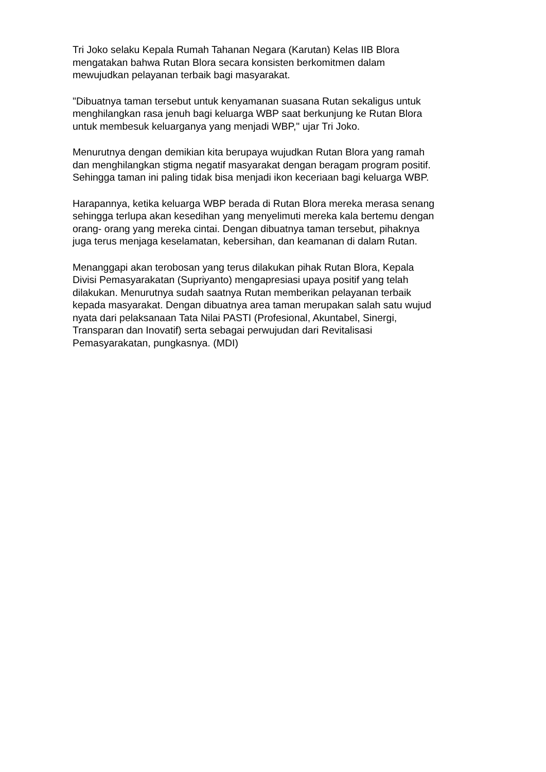Tri Joko selaku Kepala Rumah Tahanan Negara (Karutan) Kelas IIB Blora
mengatakan bahwa Rutan Blora secara konsisten berkomitmen dalam
mewujudkan pelayanan terbaik bagi masyarakat.
"Dibuatnya taman tersebut untuk kenyamanan suasana Rutan sekaligus untuk
menghilangkan rasa jenuh bagi keluarga WBP saat berkunjung ke Rutan Blora
untuk membesuk keluarganya yang menjadi WBP," ujar Tri Joko.
Menurutnya dengan demikian kita berupaya wujudkan Rutan Blora yang ramah
dan menghilangkan stigma negatif masyarakat dengan beragam program positif.
Sehingga taman ini paling tidak bisa menjadi ikon keceriaan bagi keluarga WBP.
Harapannya, ketika keluarga WBP berada di Rutan Blora mereka merasa senang
sehingga terlupa akan kesedihan yang menyelimuti mereka kala bertemu dengan
orang- orang yang mereka cintai. Dengan dibuatnya taman tersebut, pihaknya
juga terus menjaga keselamatan, kebersihan, dan keamanan di dalam Rutan.
Menanggapi akan terobosan yang terus dilakukan pihak Rutan Blora, Kepala
Divisi Pemasyarakatan (Supriyanto) mengapresiasi upaya positif yang telah
dilakukan. Menurutnya sudah saatnya Rutan memberikan pelayanan terbaik
kepada masyarakat. Dengan dibuatnya area taman merupakan salah satu wujud
nyata dari pelaksanaan Tata Nilai PASTI (Profesional, Akuntabel, Sinergi,
Transparan dan Inovatif) serta sebagai perwujudan dari Revitalisasi
Pemasyarakatan, pungkasnya. (MDI)